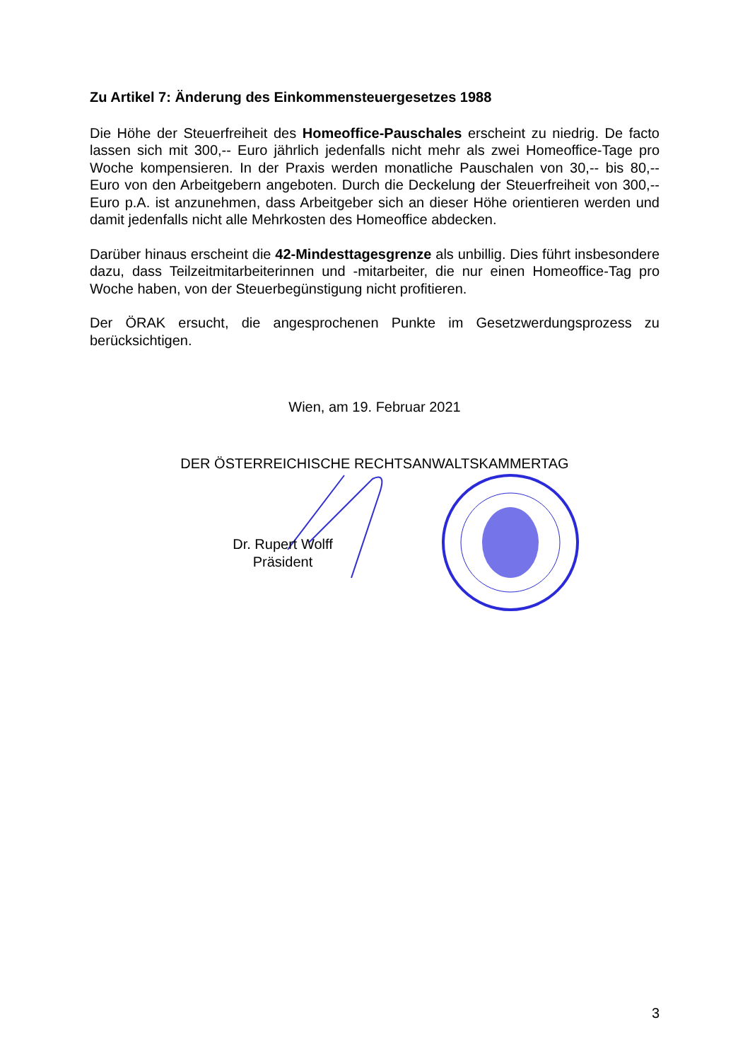Zu Artikel 7: Änderung des Einkommensteuergesetzes 1988
Die Höhe der Steuerfreiheit des Homeoffice-Pauschales erscheint zu niedrig. De facto lassen sich mit 300,-- Euro jährlich jedenfalls nicht mehr als zwei Homeoffice-Tage pro Woche kompensieren. In der Praxis werden monatliche Pauschalen von 30,-- bis 80,-- Euro von den Arbeitgebern angeboten. Durch die Deckelung der Steuerfreiheit von 300,-- Euro p.A. ist anzunehmen, dass Arbeitgeber sich an dieser Höhe orientieren werden und damit jedenfalls nicht alle Mehrkosten des Homeoffice abdecken.
Darüber hinaus erscheint die 42-Mindesttagesgrenze als unbillig. Dies führt insbesondere dazu, dass Teilzeitmitarbeiterinnen und -mitarbeiter, die nur einen Homeoffice-Tag pro Woche haben, von der Steuerbegünstigung nicht profitieren.
Der ÖRAK ersucht, die angesprochenen Punkte im Gesetzwerdungsprozess zu berücksichtigen.
Wien, am 19. Februar 2021
DER ÖSTERREICHISCHE RECHTSANWALTSKAMMERTAG
Dr. Rupert Wolff
Präsident
3